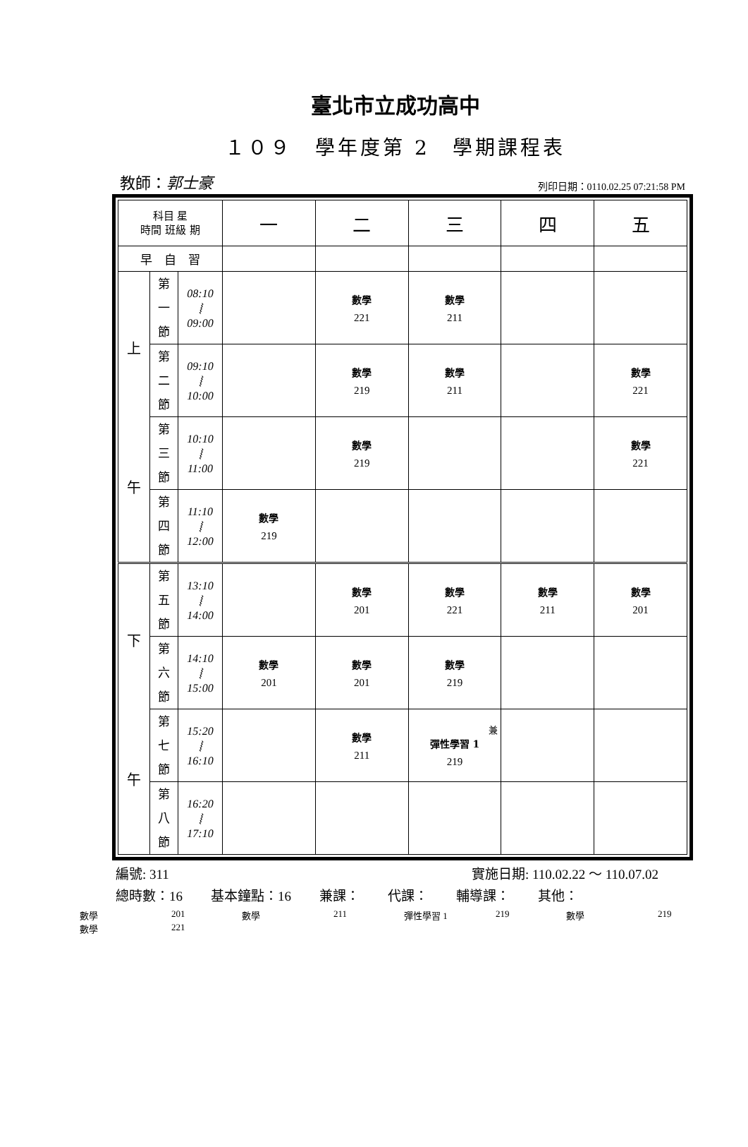臺北市立成功高中
１０９　學年度第 2　學期課程表
教師：郭士豪 列印日期：0110.02.25 07:21:58 PM
| 科目 星 時間 班級 期 | | | 一 | 二 | 三 | 四 | 五 |
| 早 自 習 | | | | | | | |
| 上 午 | 第 一 節 | 08:10 ⦚ 09:00 | | 數學 221 | 數學 211 | | |
| | 第 二 節 | 09:10 ⦚ 10:00 | | 數學 219 | 數學 211 | | 數學 221 |
| | 第 三 節 | 10:10 ⦚ 11:00 | | 數學 219 | | | 數學 221 |
| | 第 四 節 | 11:10 ⦚ 12:00 | 數學 219 | | | | |
| 下 午 | 第 五 節 | 13:10 ⦚ 14:00 | | 數學 201 | 數學 221 | 數學 211 | 數學 201 |
| | 第 六 節 | 14:10 ⦚ 15:00 | 數學 201 | 數學 201 | 數學 219 | | |
| | 第 七 節 | 15:20 ⦚ 16:10 | | 數學 211 | 兼 彈性學習 1 219 | | |
| | 第 八 節 | 16:20 ⦚ 17:10 | | | | | |
編號: 311 實施日期: 110.02.22 ～ 110.07.02
總時數：16 基本鐘點：16 兼課： 代課： 輔導課： 其他：
數學 201 數學 211 彈性學習 1 219 數學 219 數學 221